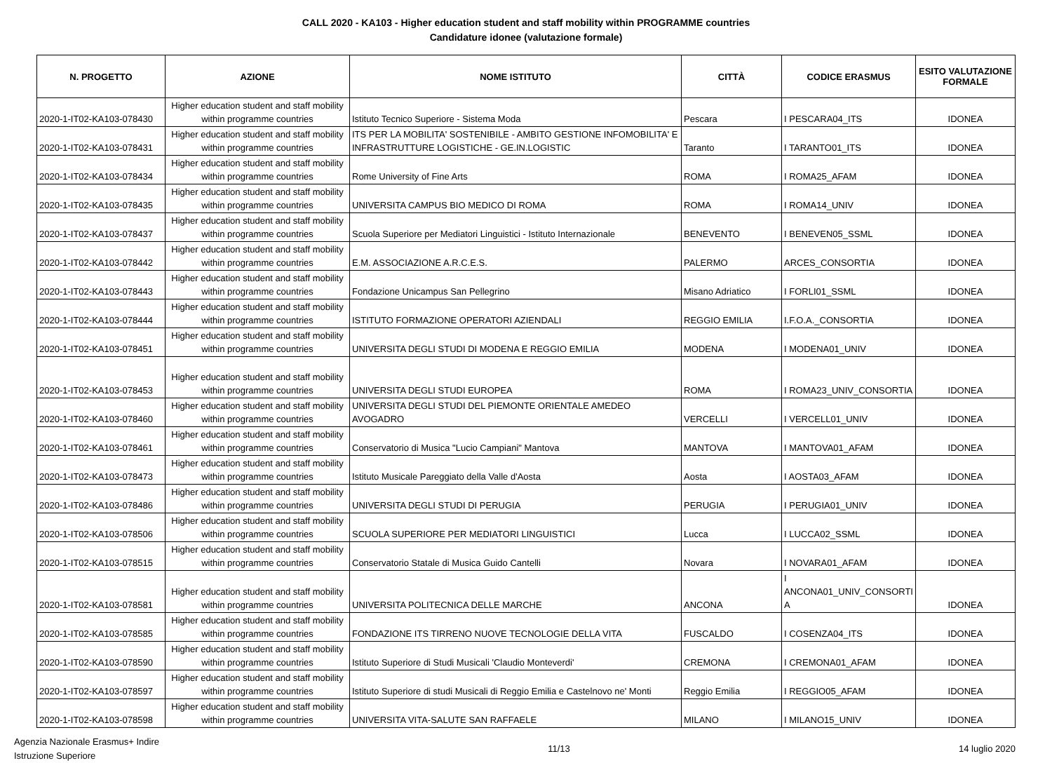CALL 2020 - KA103 - Higher education student and staff mobility within PROGRAMME countries
Candidature idonee (valutazione formale)
| N. PROGETTO | AZIONE | NOME ISTITUTO | CITTÀ | CODICE ERASMUS | ESITO VALUTAZIONE FORMALE |
| --- | --- | --- | --- | --- | --- |
| 2020-1-IT02-KA103-078430 | Higher education student and staff mobility within programme countries | Istituto Tecnico Superiore - Sistema Moda | Pescara | I PESCARA04_ITS | IDONEA |
| 2020-1-IT02-KA103-078431 | Higher education student and staff mobility within programme countries | ITS PER LA MOBILITA' SOSTENIBILE - AMBITO GESTIONE INFOMOBILITA' E INFRASTRUTTURE LOGISTICHE - GE.IN.LOGISTIC | Taranto | I TARANTO01_ITS | IDONEA |
| 2020-1-IT02-KA103-078434 | Higher education student and staff mobility within programme countries | Rome University of Fine Arts | ROMA | I ROMA25_AFAM | IDONEA |
| 2020-1-IT02-KA103-078435 | Higher education student and staff mobility within programme countries | UNIVERSITA CAMPUS BIO MEDICO DI ROMA | ROMA | I ROMA14_UNIV | IDONEA |
| 2020-1-IT02-KA103-078437 | Higher education student and staff mobility within programme countries | Scuola Superiore per Mediatori Linguistici - Istituto Internazionale | BENEVENTO | I BENEVEN05_SSML | IDONEA |
| 2020-1-IT02-KA103-078442 | Higher education student and staff mobility within programme countries | E.M. ASSOCIAZIONE A.R.C.E.S. | PALERMO | ARCES_CONSORTIA | IDONEA |
| 2020-1-IT02-KA103-078443 | Higher education student and staff mobility within programme countries | Fondazione Unicampus San Pellegrino | Misano Adriatico | I FORLI01_SSML | IDONEA |
| 2020-1-IT02-KA103-078444 | Higher education student and staff mobility within programme countries | ISTITUTO FORMAZIONE OPERATORI AZIENDALI | REGGIO EMILIA | I.F.O.A._CONSORTIA | IDONEA |
| 2020-1-IT02-KA103-078451 | Higher education student and staff mobility within programme countries | UNIVERSITA DEGLI STUDI DI MODENA E REGGIO EMILIA | MODENA | I MODENA01_UNIV | IDONEA |
| 2020-1-IT02-KA103-078453 | Higher education student and staff mobility within programme countries | UNIVERSITA DEGLI STUDI EUROPEA | ROMA | I ROMA23_UNIV_CONSORTIA | IDONEA |
| 2020-1-IT02-KA103-078460 | Higher education student and staff mobility within programme countries | UNIVERSITA DEGLI STUDI DEL PIEMONTE ORIENTALE AMEDEO AVOGADRO | VERCELLI | I VERCELL01_UNIV | IDONEA |
| 2020-1-IT02-KA103-078461 | Higher education student and staff mobility within programme countries | Conservatorio di Musica "Lucio Campiani" Mantova | MANTOVA | I MANTOVA01_AFAM | IDONEA |
| 2020-1-IT02-KA103-078473 | Higher education student and staff mobility within programme countries | Istituto Musicale Pareggiato della Valle d'Aosta | Aosta | I AOSTA03_AFAM | IDONEA |
| 2020-1-IT02-KA103-078486 | Higher education student and staff mobility within programme countries | UNIVERSITA DEGLI STUDI DI PERUGIA | PERUGIA | I PERUGIA01_UNIV | IDONEA |
| 2020-1-IT02-KA103-078506 | Higher education student and staff mobility within programme countries | SCUOLA SUPERIORE PER MEDIATORI LINGUISTICI | Lucca | I LUCCA02_SSML | IDONEA |
| 2020-1-IT02-KA103-078515 | Higher education student and staff mobility within programme countries | Conservatorio Statale di Musica Guido Cantelli | Novara | I NOVARA01_AFAM | IDONEA |
| 2020-1-IT02-KA103-078581 | Higher education student and staff mobility within programme countries | UNIVERSITA POLITECNICA DELLE MARCHE | ANCONA | I ANCONA01_UNIV_CONSORTI A | IDONEA |
| 2020-1-IT02-KA103-078585 | Higher education student and staff mobility within programme countries | FONDAZIONE ITS TIRRENO NUOVE TECNOLOGIE DELLA VITA | FUSCALDO | I COSENZA04_ITS | IDONEA |
| 2020-1-IT02-KA103-078590 | Higher education student and staff mobility within programme countries | Istituto Superiore di Studi Musicali 'Claudio Monteverdi' | CREMONA | I CREMONA01_AFAM | IDONEA |
| 2020-1-IT02-KA103-078597 | Higher education student and staff mobility within programme countries | Istituto Superiore di studi Musicali di Reggio Emilia e Castelnovo ne' Monti | Reggio Emilia | I REGGIO05_AFAM | IDONEA |
| 2020-1-IT02-KA103-078598 | Higher education student and staff mobility within programme countries | UNIVERSITA VITA-SALUTE SAN RAFFAELE | MILANO | I MILANO15_UNIV | IDONEA |
Agenzia Nazionale Erasmus+ Indire
Istruzione Superiore
11/13 14 luglio 2020